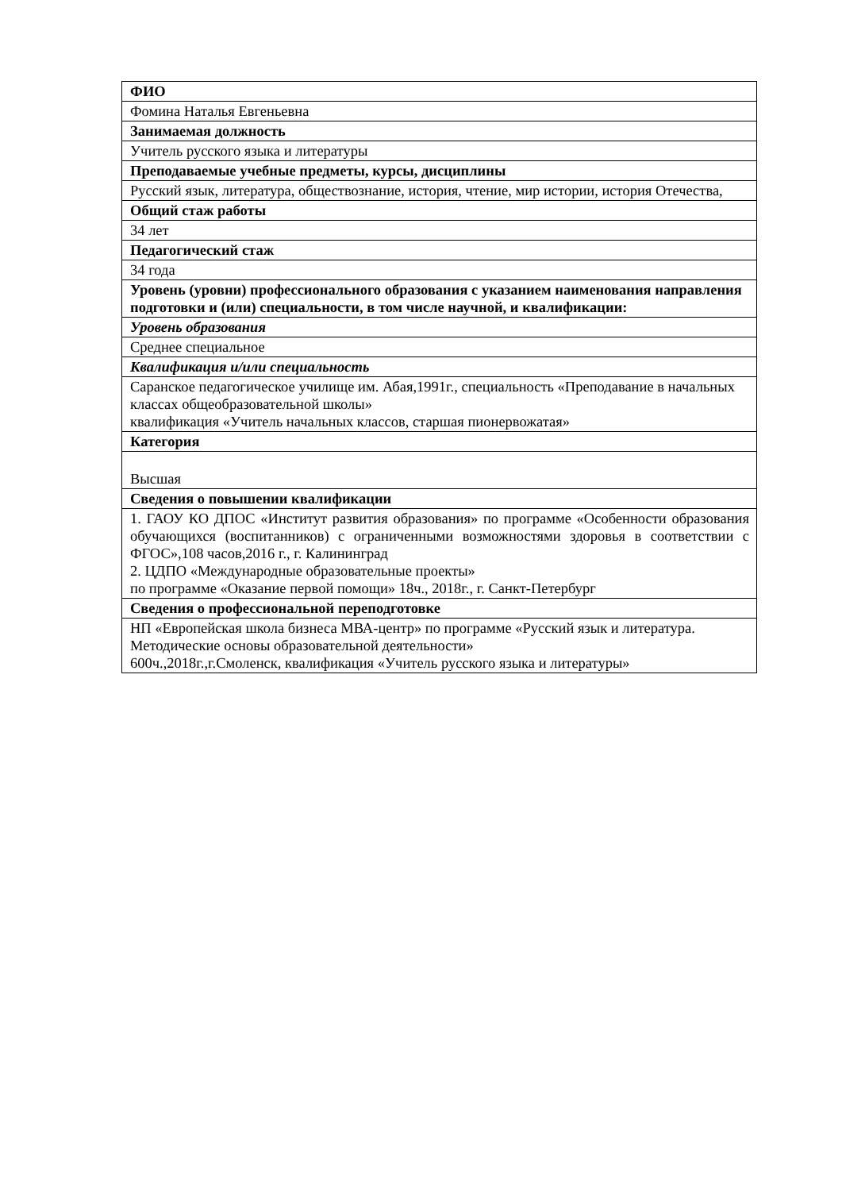| ФИО |
| Фомина Наталья Евгеньевна |
| Занимаемая должность |
| Учитель русского языка и литературы |
| Преподаваемые учебные предметы, курсы, дисциплины |
| Русский язык, литература, обществознание, история, чтение, мир истории, история Отечества, |
| Общий стаж работы |
| 34 лет |
| Педагогический стаж |
| 34 года |
| Уровень (уровни) профессионального образования с указанием наименования направления подготовки и (или) специальности, в том числе научной, и квалификации: |
| Уровень образования |
| Среднее специальное |
| Квалификация и/или специальность |
| Саранское педагогическое училище им. Абая,1991г., специальность «Преподавание в начальных классах общеобразовательной школы» квалификация «Учитель начальных классов, старшая пионервожатая» |
| Категория |
| Высшая |
| Сведения о повышении квалификации |
| 1. ГАОУ КО ДПОС «Институт развития образования» по программе «Особенности образования обучающихся (воспитанников) с ограниченными возможностями здоровья в соответствии с ФГОС»,108 часов,2016 г., г. Калининград 2. ЦДПО «Международные образовательные проекты» по программе «Оказание первой помощи» 18ч., 2018г., г. Санкт-Петербург |
| Сведения о профессиональной переподготовке |
| НП «Европейская школа бизнеса МВА-центр» по программе «Русский язык и литература. Методические основы образовательной деятельности» 600ч.,2018г.,г.Смоленск, квалификация «Учитель русского языка и литературы» |